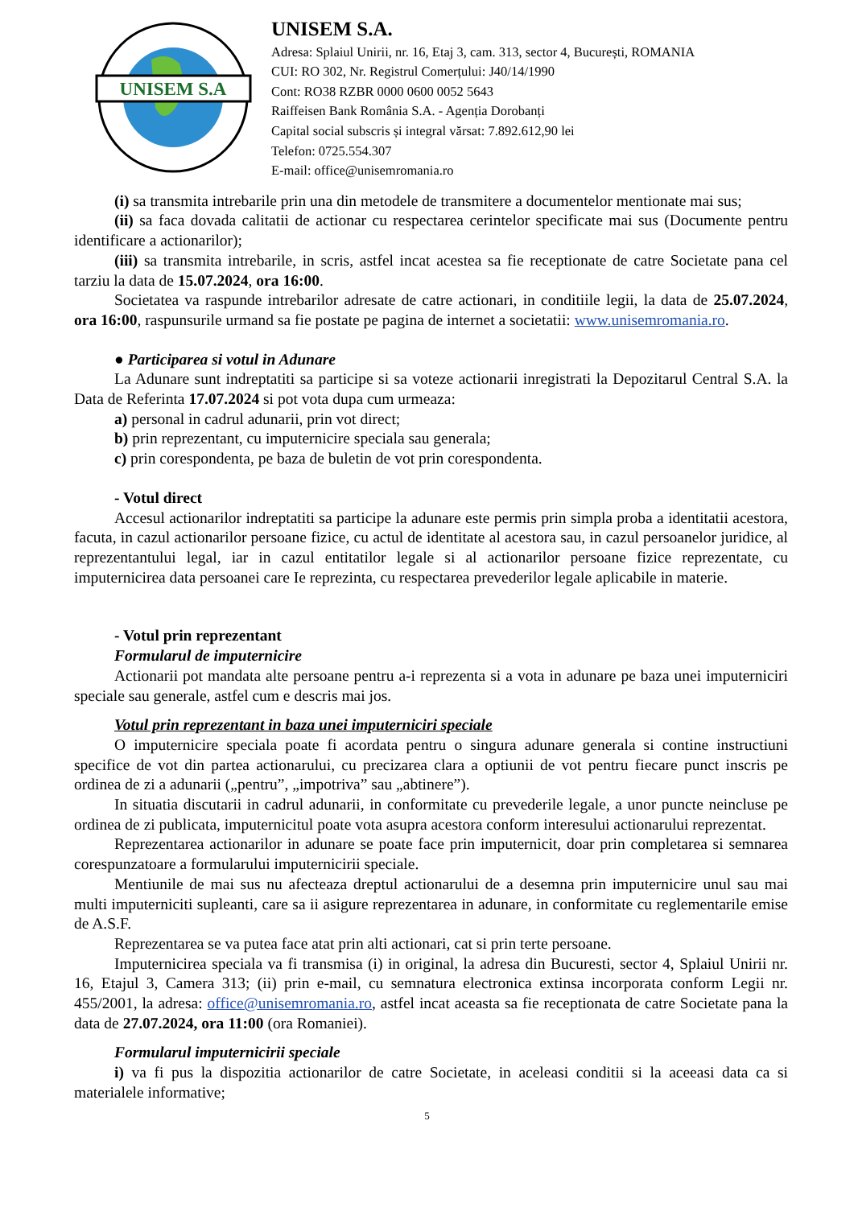UNISEM S.A
UNISEM S.A.
Adresa: Splaiul Unirii, nr. 16, Etaj 3, cam. 313, sector 4, București, ROMANIA
CUI: RO 302, Nr. Registrul Comerțului: J40/14/1990
Cont: RO38 RZBR 0000 0600 0052 5643
Raiffeisen Bank România S.A. - Agenția Dorobanți
Capital social subscris și integral vărsat: 7.892.612,90 lei
Telefon: 0725.554.307
E-mail: office@unisemromania.ro
(i) sa transmita intrebarile prin una din metodele de transmitere a documentelor mentionate mai sus;
(ii) sa faca dovada calitatii de actionar cu respectarea cerintelor specificate mai sus (Documente pentru identificare a actionarilor);
(iii) sa transmita intrebarile, in scris, astfel incat acestea sa fie receptionate de catre Societate pana cel tarziu la data de 15.07.2024, ora 16:00.
Societatea va raspunde intrebarilor adresate de catre actionari, in conditiile legii, la data de 25.07.2024, ora 16:00, raspunsurile urmand sa fie postate pe pagina de internet a societatii: www.unisemromania.ro.
● Participarea si votul in Adunare
La Adunare sunt indreptatiti sa participe si sa voteze actionarii inregistrati la Depozitarul Central S.A. la Data de Referinta 17.07.2024 si pot vota dupa cum urmeaza:
a) personal in cadrul adunarii, prin vot direct;
b) prin reprezentant, cu imputernicire speciala sau generala;
c) prin corespondenta, pe baza de buletin de vot prin corespondenta.
- Votul direct
Accesul actionarilor indreptatiti sa participe la adunare este permis prin simpla proba a identitatii acestora, facuta, in cazul actionarilor persoane fizice, cu actul de identitate al acestora sau, in cazul persoanelor juridice, al reprezentantului legal, iar in cazul entitatilor legale si al actionarilor persoane fizice reprezentate, cu imputernicirea data persoanei care Ie reprezinta, cu respectarea prevederilor legale aplicabile in materie.
- Votul prin reprezentant
Formularul de imputernicire
Actionarii pot mandata alte persoane pentru a-i reprezenta si a vota in adunare pe baza unei imputerniciri speciale sau generale, astfel cum e descris mai jos.
Votul prin reprezentant in baza unei imputerniciri speciale
O imputernicire speciala poate fi acordata pentru o singura adunare generala si contine instructiuni specifice de vot din partea actionarului, cu precizarea clara a optiunii de vot pentru fiecare punct inscris pe ordinea de zi a adunarii („pentru”, „impotriva” sau „abtinere”).
In situatia discutarii in cadrul adunarii, in conformitate cu prevederile legale, a unor puncte neincluse pe ordinea de zi publicata, imputernicitul poate vota asupra acestora conform interesului actionarului reprezentat.
Reprezentarea actionarilor in adunare se poate face prin imputernicit, doar prin completarea si semnarea corespunzatoare a formularului imputernicirii speciale.
Mentiunile de mai sus nu afecteaza dreptul actionarului de a desemna prin imputernicire unul sau mai multi imputerniciti supleanti, care sa ii asigure reprezentarea in adunare, in conformitate cu reglementarile emise de A.S.F.
Reprezentarea se va putea face atat prin alti actionari, cat si prin terte persoane.
Imputernicirea speciala va fi transmisa (i) in original, la adresa din Bucuresti, sector 4, Splaiul Unirii nr. 16, Etajul 3, Camera 313; (ii) prin e-mail, cu semnatura electronica extinsa incorporata conform Legii nr. 455/2001, la adresa: office@unisemromania.ro, astfel incat aceasta sa fie receptionata de catre Societate pana la data de 27.07.2024, ora 11:00 (ora Romaniei).
Formularul imputernicirii speciale
i) va fi pus la dispozitia actionarilor de catre Societate, in aceleasi conditii si la aceeasi data ca si materialele informative;
5